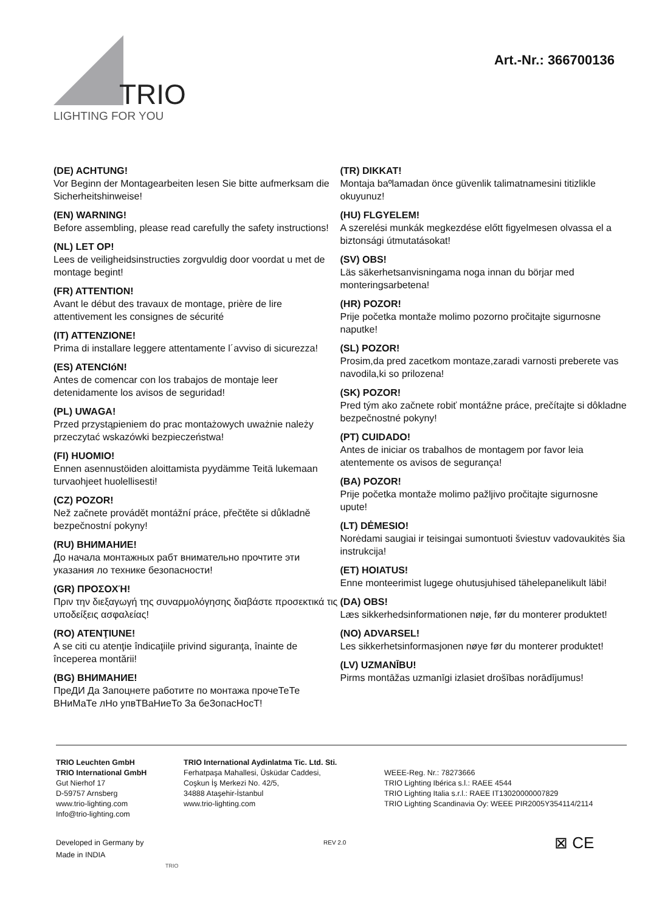TRIO
LIGHTING FOR YOU
Art.-Nr.: 366700136
(DE) ACHTUNG!
Vor Beginn der Montagearbeiten lesen Sie bitte aufmerksam die Sicherheitshinweise!
(EN) WARNING!
Before assembling, please read carefully the safety instructions!
(NL) LET OP!
Lees de veiligheidsinstructies zorgvuldig door voordat u met de montage begint!
(FR) ATTENTION!
Avant le début des travaux de montage, prière de lire attentivement les consignes de sécurité
(IT) ATTENZIONE!
Prima di installare leggere attentamente l´avviso di sicurezza!
(ES) ATENCIóN!
Antes de comencar con los trabajos de montaje leer detenidamente los avisos de seguridad!
(PL) UWAGA!
Przed przystąpieniem do prac montażowych uważnie należy przeczytać wskazówki bezpieczeństwa!
(FI) HUOMIO!
Ennen asennustöiden aloittamista pyydämme Teitä lukemaan turvaohjeet huolellisesti!
(CZ) POZOR!
Než začnete provádět montážní práce, přečtěte si důkladně bezpečnostní pokyny!
(RU) ВНИМАНИЕ!
До начала монтажных рабт внимательно прочтите эти указания ло технике безопасности!
(GR) ΠΡΟΣΟΧΉ!
Πριν την διεξαγωγή της συναρμολόγησης διαβάστε προσεκτικά τις υποδείξεις ασφαλείας!
(RO) ATENŢIUNE!
A se citi cu atenţie îndicaţiile privind siguranţa, înainte de începerea montării!
(BG) ВНИМАНИЕ!
ПреДИ Да Запоцнете работите по монтажа прочеТеТе ВНиМаТе лНо упвТВаНиеТо За беЗопасНосТ!
(TR) DIKKAT!
Montaja baºlamadan önce güvenlik talimatnamesini titizlikle okuyunuz!
(HU) FLGYELEM!
A szerelési munkák megkezdése előtt figyelmesen olvassa el a biztonsági útmutatásokat!
(SV) OBS!
Läs säkerhetsanvisningama noga innan du börjar med monteringsarbetena!
(HR) POZOR!
Prije početka montaže molimo pozorno pročitajte sigurnosne naputke!
(SL) POZOR!
Prosim,da pred zacetkom montaze,zaradi varnosti preberete vas navodila,ki so prilozena!
(SK) POZOR!
Pred tým ako začnete robiť montážne práce, prečítajte si dôkladne bezpečnostné pokyny!
(PT) CUIDADO!
Antes de iniciar os trabalhos de montagem por favor leia atentemente os avisos de segurança!
(BA) POZOR!
Prije početka montaže molimo pažljivo pročitajte sigurnosne upute!
(LT) DĖMESIO!
Norėdami saugiai ir teisingai sumontuoti šviestuv vadovaukitės šia instrukcija!
(ET) HOIATUS!
Enne monteerimist lugege ohutusjuhised tähelepanelikult läbi!
(DA) OBS!
Læs sikkerhedsinformationen nøje, før du monterer produktet!
(NO) ADVARSEL!
Les sikkerhetsinformasjonen nøye før du monterer produktet!
(LV) UZMANĪBU!
Pirms montāžas uzmanīgi izlasiet drošības norādījumus!
TRIO Leuchten GmbH
TRIO International GmbH
Gut Nierhof 17
D-59757 Arnsberg
www.trio-lighting.com
Info@trio-lighting.com
TRIO International Aydinlatma Tic. Ltd. Sti.
Ferhatpaşa Mahallesi, Üsküdar Caddesi,
Coşkun İş Merkezi No. 42/5,
34888 Ataşehir-İstanbul
www.trio-lighting.com
WEEE-Reg. Nr.: 78273666
TRIO Lighting Ibérica s.l.: RAEE 4544
TRIO Lighting Italia s.r.l.: RAEE IT13020000007829
TRIO Lighting Scandinavia Oy: WEEE PIR2005Y354114/2114
Developed in Germany by
Made in INDIA
TRIO
REV 2.0
⊠ CE